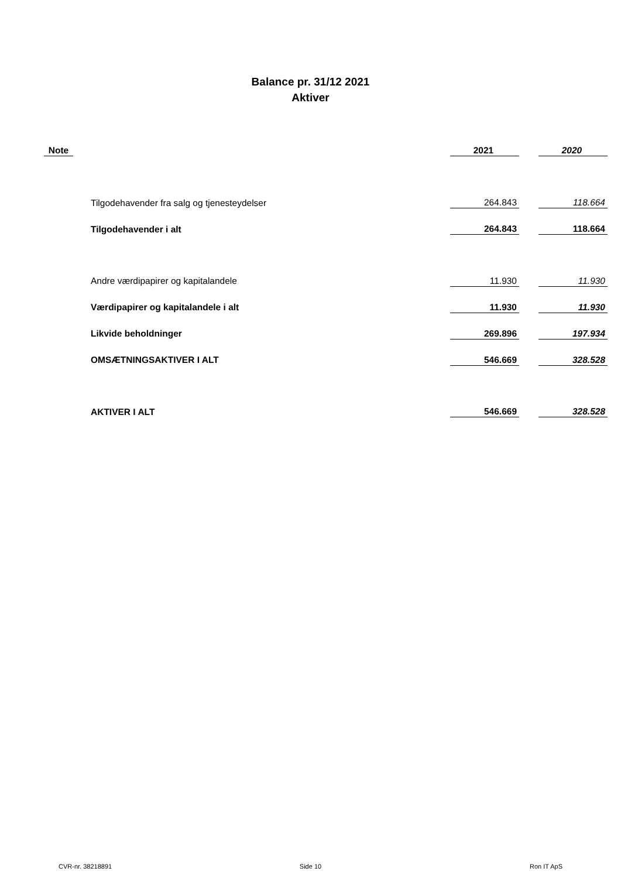Balance pr. 31/12 2021
Aktiver
| Note | | 2021 | | 2020 |
| --- | --- | --- | --- | --- |
| | Tilgodehavender fra salg og tjenesteydelser | 264.843 | | 118.664 |
| | Tilgodehavender i alt | 264.843 | | 118.664 |
| | Andre værdipapirer og kapitalandele | 11.930 | | 11.930 |
| | Værdipapirer og kapitalandele i alt | 11.930 | | 11.930 |
| | Likvide beholdninger | 269.896 | | 197.934 |
| | OMSÆTNINGSAKTIVER I ALT | 546.669 | | 328.528 |
| | AKTIVER I ALT | 546.669 | | 328.528 |
CVR-nr. 38218891 Side 10 Ron IT ApS